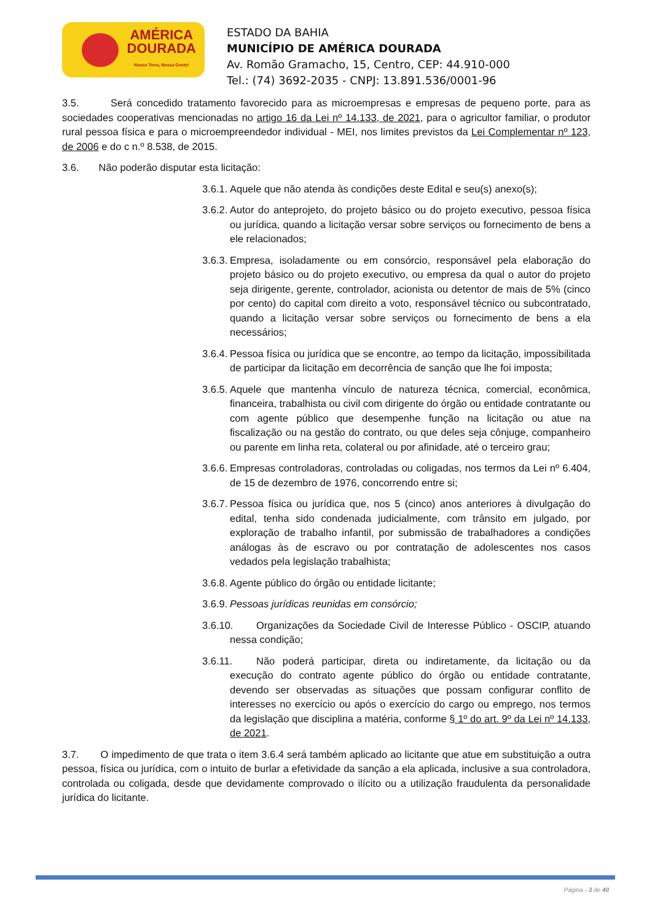AMÉRICA
DOURADA
Nosso Terra, Nossa Gente!
ESTADO DA BAHIA
MUNICÍPIO DE AMÉRICA DOURADA
Av. Romão Gramacho, 15, Centro, CEP: 44.910-000
Tel.: (74) 3692-2035 - CNPJ: 13.891.536/0001-96
3.5. Será concedido tratamento favorecido para as microempresas e empresas de pequeno porte, para as sociedades cooperativas mencionadas no artigo 16 da Lei nº 14.133, de 2021, para o agricultor familiar, o produtor rural pessoa física e para o microempreendedor individual - MEI, nos limites previstos da Lei Complementar nº 123, de 2006 e do c n.º 8.538, de 2015.
3.6. Não poderão disputar esta licitação:
3.6.1. Aquele que não atenda às condições deste Edital e seu(s) anexo(s);
3.6.2. Autor do anteprojeto, do projeto básico ou do projeto executivo, pessoa física ou jurídica, quando a licitação versar sobre serviços ou fornecimento de bens a ele relacionados;
3.6.3. Empresa, isoladamente ou em consórcio, responsável pela elaboração do projeto básico ou do projeto executivo, ou empresa da qual o autor do projeto seja dirigente, gerente, controlador, acionista ou detentor de mais de 5% (cinco por cento) do capital com direito a voto, responsável técnico ou subcontratado, quando a licitação versar sobre serviços ou fornecimento de bens a ela necessários;
3.6.4. Pessoa física ou jurídica que se encontre, ao tempo da licitação, impossibilitada de participar da licitação em decorrência de sanção que lhe foi imposta;
3.6.5. Aquele que mantenha vínculo de natureza técnica, comercial, econômica, financeira, trabalhista ou civil com dirigente do órgão ou entidade contratante ou com agente público que desempenhe função na licitação ou atue na fiscalização ou na gestão do contrato, ou que deles seja cônjuge, companheiro ou parente em linha reta, colateral ou por afinidade, até o terceiro grau;
3.6.6. Empresas controladoras, controladas ou coligadas, nos termos da Lei nº 6.404, de 15 de dezembro de 1976, concorrendo entre si;
3.6.7. Pessoa física ou jurídica que, nos 5 (cinco) anos anteriores à divulgação do edital, tenha sido condenada judicialmente, com trânsito em julgado, por exploração de trabalho infantil, por submissão de trabalhadores a condições análogas às de escravo ou por contratação de adolescentes nos casos vedados pela legislação trabalhista;
3.6.8. Agente público do órgão ou entidade licitante;
3.6.9. Pessoas jurídicas reunidas em consórcio;
3.6.10. Organizações da Sociedade Civil de Interesse Público - OSCIP, atuando nessa condição;
3.6.11. Não poderá participar, direta ou indiretamente, da licitação ou da execução do contrato agente público do órgão ou entidade contratante, devendo ser observadas as situações que possam configurar conflito de interesses no exercício ou após o exercício do cargo ou emprego, nos termos da legislação que disciplina a matéria, conforme § 1º do art. 9º da Lei nº 14.133, de 2021.
3.7. O impedimento de que trata o item 3.6.4 será também aplicado ao licitante que atue em substituição a outra pessoa, física ou jurídica, com o intuito de burlar a efetividade da sanção a ela aplicada, inclusive a sua controladora, controlada ou coligada, desde que devidamente comprovado o ilícito ou a utilização fraudulenta da personalidade jurídica do licitante.
Página - 3 de 40